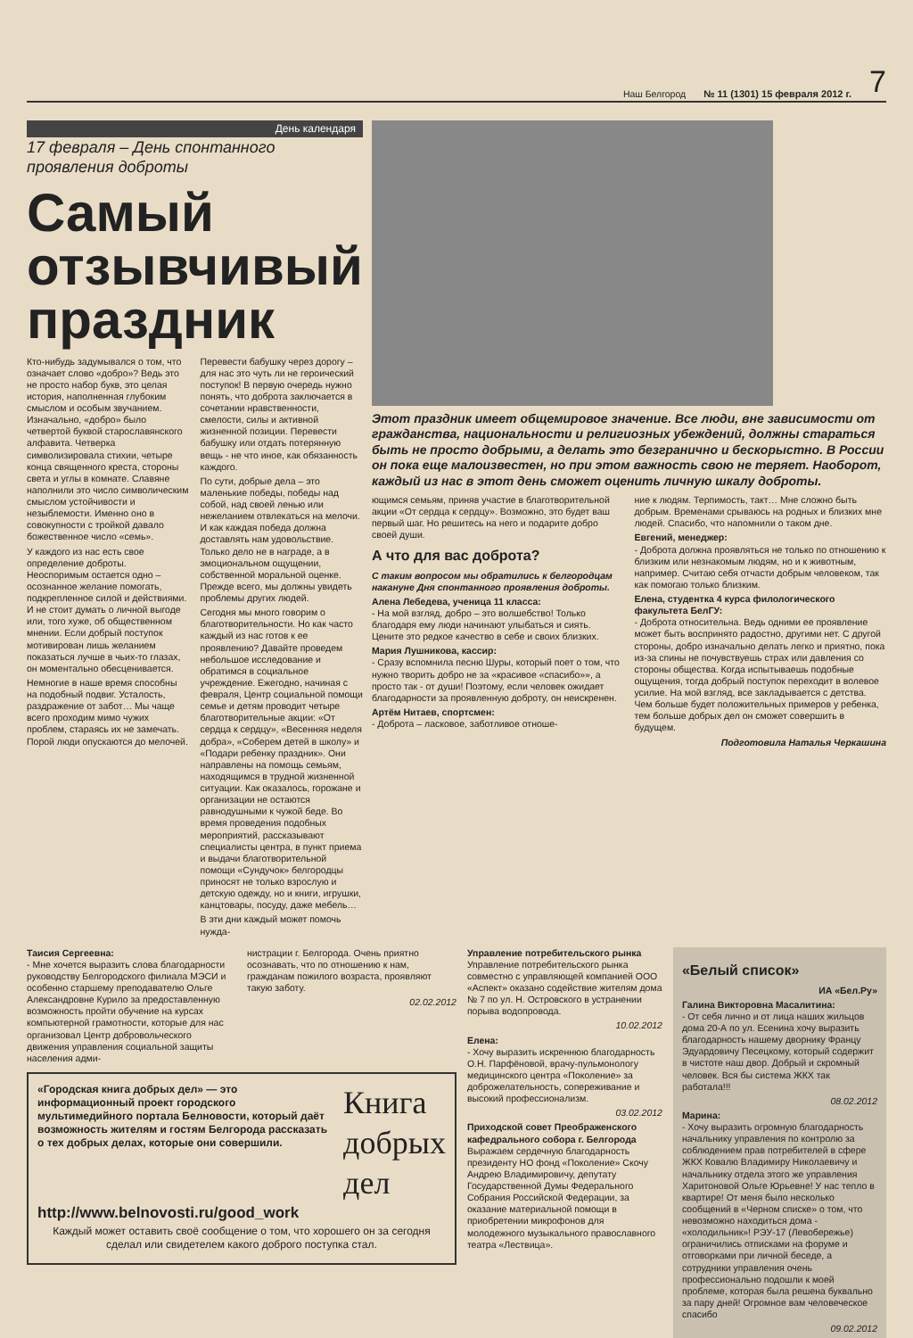Наш Белгород № 11 (1301) 15 февраля 2012 г. 7
День календаря
17 февраля – День спонтанного проявления доброты
Самый отзывчивый праздник
Кто-нибудь задумывался о том, что означает слово «добро»? Ведь это не просто набор букв, это целая история, наполненная глубоким смыслом и особым звучанием. Изначально, «добро» было четвертой буквой старославянского алфавита. Четверка символизировала стихии, четыре конца священного креста, стороны света и углы в комнате. Славяне наполнили это число символическим смыслом устойчивости и незыблемости. Именно оно в совокупности с тройкой давало божественное число «семь».
У каждого из нас есть свое определение доброты. Неоспоримым остается одно – осознанное желание помогать, подкрепленное силой и действиями. И не стоит думать о личной выгоде или, того хуже, об общественном мнении. Если добрый поступок мотивирован лишь желанием показаться лучше в чьих-то глазах, он моментально обесценивается.
Немногие в наше время способны на подобный подвиг. Усталость, раздражение от забот… Мы чаще всего проходим мимо чужих проблем, стараясь их не замечать. Порой люди опускаются до мелочей.
Перевести бабушку через дорогу – для нас это чуть ли не героический поступок! В первую очередь нужно понять, что доброта заключается в сочетании нравственности, смелости, силы и активной жизненной позиции. Перевести бабушку или отдать потерянную вещь - не что иное, как обязанность каждого.
По сути, добрые дела – это маленькие победы, победы над собой, над своей ленью или нежеланием отвлекаться на мелочи. И как каждая победа должна доставлять нам удовольствие. Только дело не в награде, а в эмоциональном ощущении, собственной моральной оценке. Прежде всего, мы должны увидеть проблемы других людей.
Сегодня мы много говорим о благотворительности. Но как часто каждый из нас готов к ее проявлению? Давайте проведем небольшое исследование и обратимся в социальное учреждение. Ежегодно, начиная с февраля, Центр социальной помощи семье и детям проводит четыре благотворительные акции: «От сердца к сердцу», «Весенняя неделя добра», «Соберем детей в школу» и «Подари ребенку праздник». Они направлены на помощь семьям, находящимся в трудной жизненной ситуации. Как оказалось, горожане и организации не остаются равнодушными к чужой беде. Во время проведения подобных мероприятий, рассказывают специалисты центра, в пункт приема и выдачи благотворительной помощи «Сундучок» белгородцы приносят не только взрослую и детскую одежду, но и книги, игрушки, канцтовары, посуду, даже мебель…
В эти дни каждый может помочь нужда-
Этот праздник имеет общемировое значение. Все люди, вне зависимости от гражданства, национальности и религиозных убеждений, должны стараться быть не просто добрыми, а делать это безгранично и бескорыстно. В России он пока еще малоизвестен, но при этом важность свою не теряет. Наоборот, каждый из нас в этот день сможет оценить личную шкалу доброты.
ющимся семьям, приняв участие в благотворительной акции «От сердца к сердцу». Возможно, это будет ваш первый шаг. Но решитесь на него и подарите добро своей души.
А что для вас доброта?
С таким вопросом мы обратились к белгородцам накануне Дня спонтанного проявления доброты.
Алена Лебедева, ученица 11 класса:
- На мой взгляд, добро – это волшебство! Только благодаря ему люди начинают улыбаться и сиять. Цените это редкое качество в себе и своих близких.
Мария Лушникова, кассир:
- Сразу вспомнила песню Шуры, который поет о том, что нужно творить добро не за «красивое «спасибо»», а просто так - от души! Поэтому, если человек ожидает благодарности за проявленную доброту, он неискренен.
Артём Нитаев, спортсмен:
- Доброта – ласковое, заботливое отноше-
ние к людям. Терпимость, такт… Мне сложно быть добрым. Временами срываюсь на родных и близких мне людей. Спасибо, что напомнили о таком дне.
Евгений, менеджер:
- Доброта должна проявляться не только по отношению к близким или незнакомым людям, но и к животным, например. Считаю себя отчасти добрым человеком, так как помогаю только близким.
Елена, студентка 4 курса филологического факультета БелГУ:
- Доброта относительна. Ведь одними ее проявление может быть воспринято радостно, другими нет. С другой стороны, добро изначально делать легко и приятно, пока из-за спины не почувствуешь страх или давления со стороны общества. Когда испытываешь подобные ощущения, тогда добрый поступок переходит в волевое усилие. На мой взгляд, все закладывается с детства. Чем больше будет положительных примеров у ребенка, тем больше добрых дел он сможет совершить в будущем.
Подготовила Наталья Черкашина
Таисия Сергеевна:
- Мне хочется выразить слова благодарности руководству Белгородского филиала МЭСИ и особенно старшему преподавателю Ольге Александровне Курило за предоставленную возможность пройти обучение на курсах компьютерной грамотности, которые для нас организовал Центр добровольческого движения управления социальной защиты населения адми-
нистрации г. Белгорода. Очень приятно осознавать, что по отношению к нам, гражданам пожилого возраста, проявляют такую заботу.
02.02.2012
«Городская книга добрых дел» — это информационный проект городского мультимедийного портала Белновости, который даёт возможность жителям и гостям Белгорода рассказать о тех добрых делах, которые они совершили.
Книга добрых дел
http://www.belnovosti.ru/good_work
Каждый может оставить своё сообщение о том, что хорошего он за сегодня сделал или свидетелем какого доброго поступка стал.
Управление потребительского рынка
Управление потребительского рынка совместно с управляющей компанией ООО «Аспект» оказано содействие жителям дома № 7 по ул. Н. Островского в устранении порыва водопровода.
10.02.2012
Елена:
- Хочу выразить искреннюю благодарность О.Н. Парфёновой, врачу-пульмонологу медицинского центра «Поколение» за доброжелательность, сопереживание и высокий профессионализм.
03.02.2012
Приходской совет Преображенского кафедрального собора г. Белгорода
Выражаем сердечную благодарность президенту НО фонд «Поколение» Скочу Андрею Владимировичу, депутату Государственной Думы Федерального Собрания Российской Федерации, за оказание материальной помощи в приобретении микрофонов для молодежного музыкального православного театра «Лествица».
«Белый список»
ИА «Бел.Ру»
Галина Викторовна Масалитина:
- От себя лично и от лица наших жильцов дома 20-А по ул. Есенина хочу выразить благодарность нашему дворнику Францу Эдуардовичу Песецкому, который содержит в чистоте наш двор. Добрый и скромный человек. Вся бы система ЖКХ так работала!!!
08.02.2012
Марина:
- Хочу выразить огромную благодарность начальнику управления по контролю за соблюдением прав потребителей в сфере ЖКХ Ковалю Владимиру Николаевичу и начальнику отдела этого же управления Харитоновой Ольге Юрьевне! У нас тепло в квартире! От меня было несколько сообщений в «Черном списке» о том, что невозможно находиться дома - «холодильник»! РЭУ-17 (Левобережье) ограничились отписками на форуме и отговорками при личной беседе, а сотрудники управления очень профессионально подошли к моей проблеме, которая была решена буквально за пару дней! Огромное вам человеческое спасибо
09.02.2012